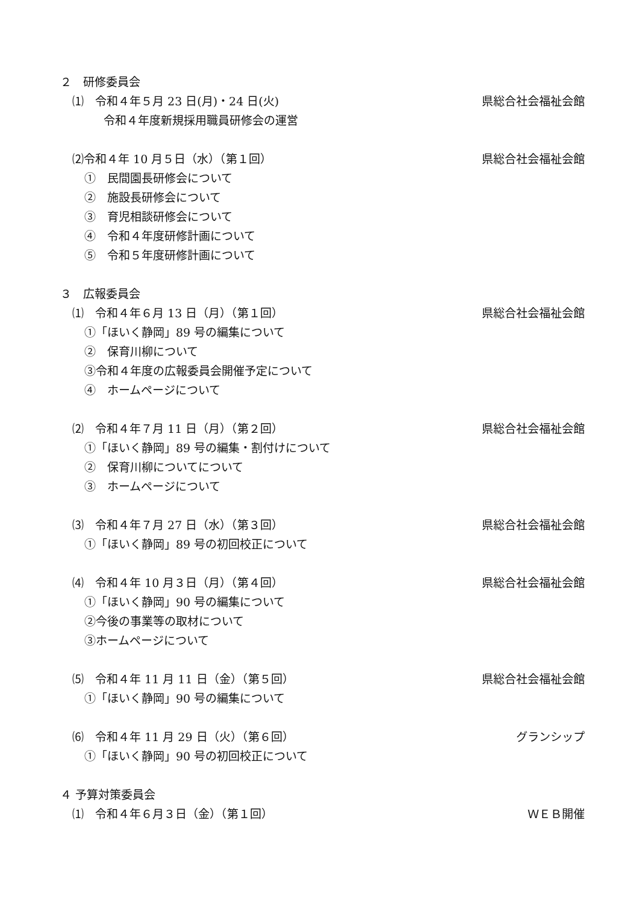２　研修委員会
⑴　令和４年５月 23 日(月)・24 日(火) 県総合社会福祉会館
令和４年度新規採用職員研修会の運営
⑵令和４年 10 月５日（水）（第１回） 県総合社会福祉会館
①　民間園長研修会について
②　施設長研修会について
③　育児相談研修会について
④　令和４年度研修計画について
⑤　令和５年度研修計画について
３　広報委員会
⑴　令和４年６月 13 日（月）（第１回） 県総合社会福祉会館
①「ほいく静岡」89 号の編集について
②　保育川柳について
③令和４年度の広報委員会開催予定について
④　ホームページについて
⑵　令和４年７月 11 日（月）（第２回） 県総合社会福祉会館
①「ほいく静岡」89 号の編集・割付けについて
②　保育川柳についてについて
③　ホームページについて
⑶　令和４年７月 27 日（水）（第３回） 県総合社会福祉会館
①「ほいく静岡」89 号の初回校正について
⑷　令和４年 10 月３日（月）（第４回） 県総合社会福祉会館
①「ほいく静岡」90 号の編集について
②今後の事業等の取材について
③ホームページについて
⑸　令和４年 11 月 11 日（金）（第５回） 県総合社会福祉会館
①「ほいく静岡」90 号の編集について
⑹　令和４年 11 月 29 日（火）（第６回） グランシップ
①「ほいく静岡」90 号の初回校正について
４ 予算対策委員会
⑴　令和４年６月３日（金）（第１回） ＷＥＢ開催